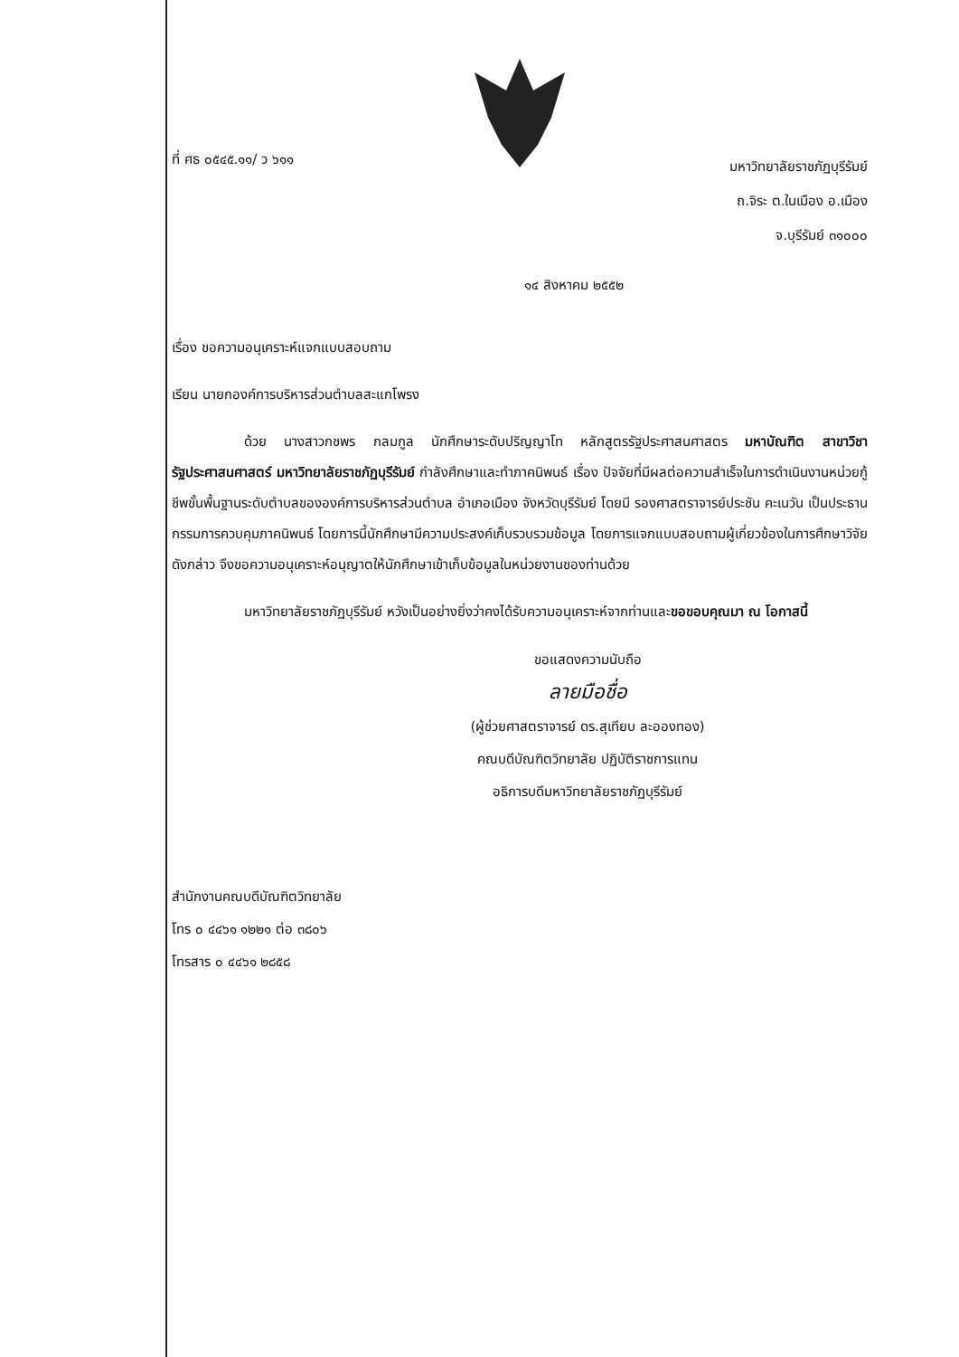ที่ ศธ ๐๕๔๕.๑๑/ ว ๖๑๑
มหาวิทยาลัยราชภัฏบุรีรัมย์
ถ.จิระ ต.ในเมือง อ.เมือง
จ.บุรีรัมย์ ๓๑๐๐๐
๑๔ สิงหาคม ๒๕๕๒
เรื่อง ขอความอนุเคราะห์แจกแบบสอบถาม
เรียน นายกองค์การบริหารส่วนตำบลสะแกโพรง
ด้วย นางสาวกชพร กลมกูล นักศึกษาระดับปริญญาโท หลักสูตรรัฐประศาสนศาสตร มหาบัณฑิต สาขาวิชารัฐประศาสนศาสตร์ มหาวิทยาลัยราชภัฏบุรีรัมย์ กำลังศึกษาและทำภาคนิพนธ์ เรื่อง ปัจจัยที่มีผลต่อความสำเร็จในการดำเนินงานหน่วยกู้ชีพขั้นพื้นฐานระดับตำบลขององค์การบริหารส่วนตำบล อำเภอเมือง จังหวัดบุรีรัมย์ โดยมี รองศาสตราจารย์ประชัน คะเนวัน เป็นประธานกรรมการควบคุมภาคนิพนธ์ โดยการนี้นักศึกษามีความประสงค์เก็บรวบรวมข้อมูล โดยการแจกแบบสอบถามผู้เกี่ยวข้องในการศึกษาวิจัยดังกล่าว จึงขอความอนุเคราะห์อนุญาตให้นักศึกษาเข้าเก็บข้อมูลในหน่วยงานของท่านด้วย
มหาวิทยาลัยราชภัฏบุรีรัมย์ หวังเป็นอย่างยิ่งว่าคงได้รับความอนุเคราะห์จากท่านและขอขอบคุณมา ณ โอกาสนี้
ขอแสดงความนับถือ
ลายมือชื่อ
(ผู้ช่วยศาสตราจารย์ ดร.สุเทียบ ละอองทอง)
คณบดีบัณฑิตวิทยาลัย ปฏิบัติราชการแทน
อธิการบดีมหาวิทยาลัยราชภัฏบุรีรัมย์
สำนักงานคณบดีบัณฑิตวิทยาลัย
โทร ๐ ๔๔๖๑ ๑๒๒๑ ต่อ ๓๘๐๖
โทรสาร ๐ ๔๔๖๑ ๒๘๕๘